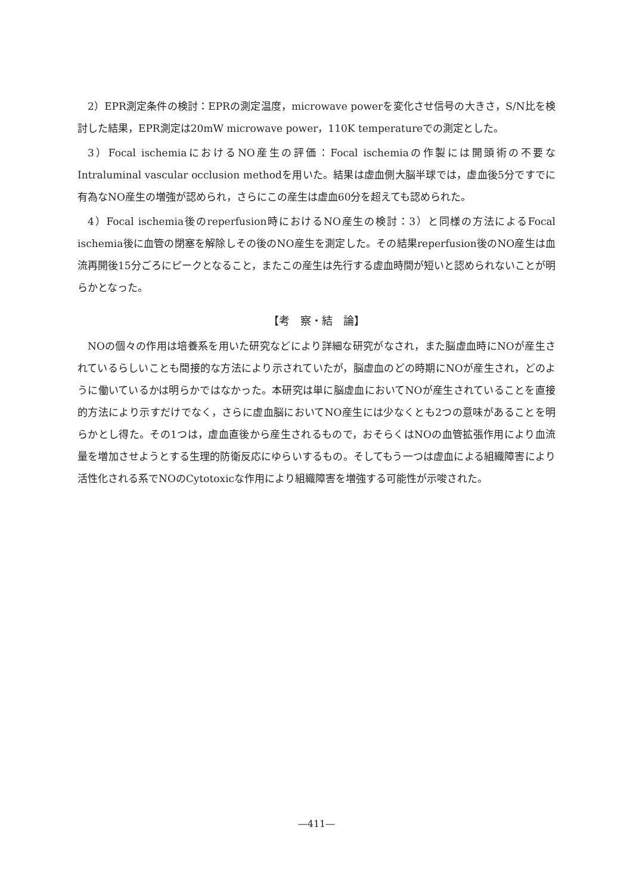2）EPR測定条件の検討：EPRの測定温度，microwave powerを変化させ信号の大きさ，S/N比を検討した結果，EPR測定は20mW microwave power，110K temperatureでの測定とした。
3）Focal ischemiaにおけるNO産生の評価：Focal ischemiaの作製には開頭術の不要なIntraluminal vascular occlusion methodを用いた。結果は虚血側大脳半球では，虚血後5分ですでに有為なNO産生の増強が認められ，さらにこの産生は虚血60分を超えても認められた。
4）Focal ischemia後のreperfusion時におけるNO産生の検討：3）と同様の方法によるFocal ischemia後に血管の閉塞を解除しその後のNO産生を測定した。その結果reperfusion後のNO産生は血流再開後15分ごろにピークとなること，またこの産生は先行する虚血時間が短いと認められないことが明らかとなった。
【考　察・結　論】
NOの個々の作用は培養系を用いた研究などにより詳細な研究がなされ，また脳虚血時にNOが産生されているらしいことも間接的な方法により示されていたが，脳虚血のどの時期にNOが産生され，どのように働いているかは明らかではなかった。本研究は単に脳虚血においてNOが産生されていることを直接的方法により示すだけでなく，さらに虚血脳においてNO産生には少なくとも2つの意味があることを明らかとし得た。その1つは，虚血直後から産生されるもので，おそらくはNOの血管拡張作用により血流量を増加させようとする生理的防衛反応にゆらいするもの。そしてもう一つは虚血による組織障害により活性化される系でNOのCytotoxicな作用により組織障害を増強する可能性が示唆された。
—411—